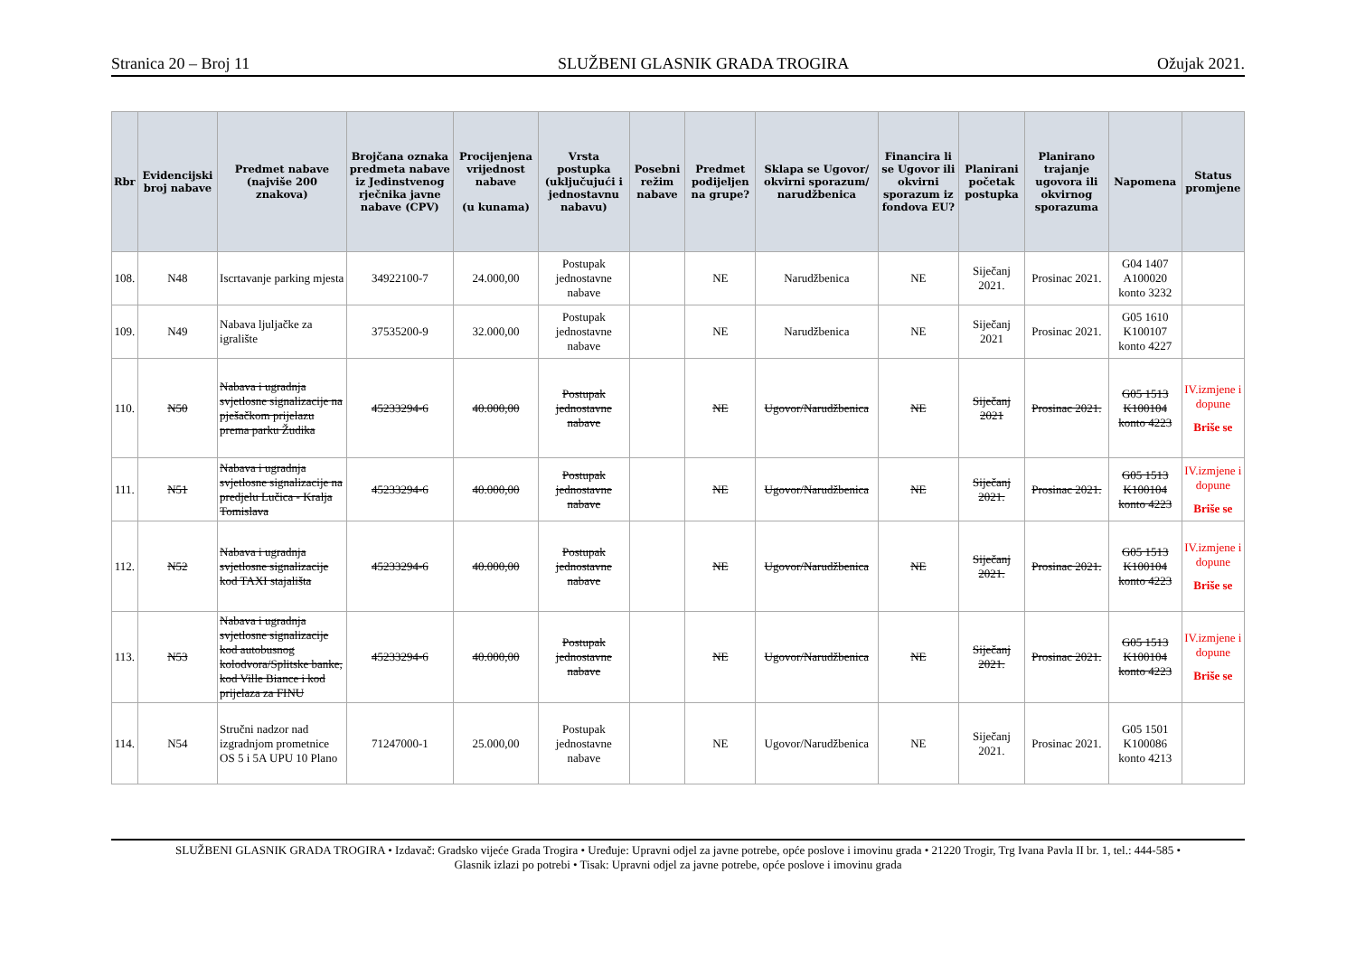Stranica 20 – Broj 11 SLUŽBENI GLASNIK GRADA TROGIRA Ožujak 2021.
| Rbr | Evidencijski broj nabave | Predmet nabave (najviše 200 znakova) | Brojčana oznaka predmeta nabave iz Jedinstvenog rječnika javne nabave (CPV) | Procijenjena vrijednost nabave (u kunama) | Vrsta postupka (uključujući i jednostavnu nabavu) | Posebni režim nabave | Predmet podijeljen na grupe? | Sklapa se Ugovor/ okvirni sporazum/ narudžbenica | Financira li se Ugovor ili okvirni sporazum iz fondova EU? | Planirani početak postupka | Planirano trajanje ugovora ili okvirnog sporazuma | Napomena | Status promjene |
| --- | --- | --- | --- | --- | --- | --- | --- | --- | --- | --- | --- | --- | --- |
| 108. | N48 | Iscrtavanje parking mjesta | 34922100-7 | 24.000,00 | Postupak jednostavne nabave | | NE | Narudžbenica | NE | Siječanj 2021. | Prosinac 2021. | G04 1407 A100020 konto 3232 | |
| 109. | N49 | Nabava ljuljačke za igralište | 37535200-9 | 32.000,00 | Postupak jednostavne nabave | | NE | Narudžbenica | NE | Siječanj 2021 | Prosinac 2021. | G05 1610 K100107 konto 4227 | |
| 110. | N50 | Nabava i ugradnja svjetlosne signalizacije na pješačkom prijelazu prema parku Žudika | 45233294-6 | 40.000,00 | Postupak jednostavne nabave | | NE | Ugovor/Narudžbenica | NE | Siječanj 2021 | Prosinac 2021. | G05 1513 K100104 konto 4223 | IV.izmjene i dopune Briše se |
| 111. | N51 | Nabava i ugradnja svjetlosne signalizacije na predjelu Lučica - Kralja Tomislava | 45233294-6 | 40.000,00 | Postupak jednostavne nabave | | NE | Ugovor/Narudžbenica | NE | Siječanj 2021. | Prosinac 2021. | G05 1513 K100104 konto 4223 | IV.izmjene i dopune Briše se |
| 112. | N52 | Nabava i ugradnja svjetlosne signalizacije kod TAXI stajališta | 45233294-6 | 40.000,00 | Postupak jednostavne nabave | | NE | Ugovor/Narudžbenica | NE | Siječanj 2021. | Prosinac 2021. | G05 1513 K100104 konto 4223 | IV.izmjene i dopune Briše se |
| 113. | N53 | Nabava i ugradnja svjetlosne signalizacije kod autobusnog kolodvora/Splitske banke, kod Ville Biance i kod prijelaza za FINU | 45233294-6 | 40.000,00 | Postupak jednostavne nabave | | NE | Ugovor/Narudžbenica | NE | Siječanj 2021. | Prosinac 2021. | G05 1513 K100104 konto 4223 | IV.izmjene i dopune Briše se |
| 114. | N54 | Stručni nadzor nad izgradnjom prometnice OS 5 i 5A UPU 10 Plano | 71247000-1 | 25.000,00 | Postupak jednostavne nabave | | NE | Ugovor/Narudžbenica | NE | Siječanj 2021. | Prosinac 2021. | G05 1501 K100086 konto 4213 | |
SLUŽBENI GLASNIK GRADA TROGIRA • Izdavač: Gradsko vijeće Grada Trogira • Uređuje: Upravni odjel za javne potrebe, opće poslove i imovinu grada • 21220 Trogir, Trg Ivana Pavla II br. 1, tel.: 444-585 •
Glasnik izlazi po potrebi • Tisak: Upravni odjel za javne potrebe, opće poslove i imovinu grada